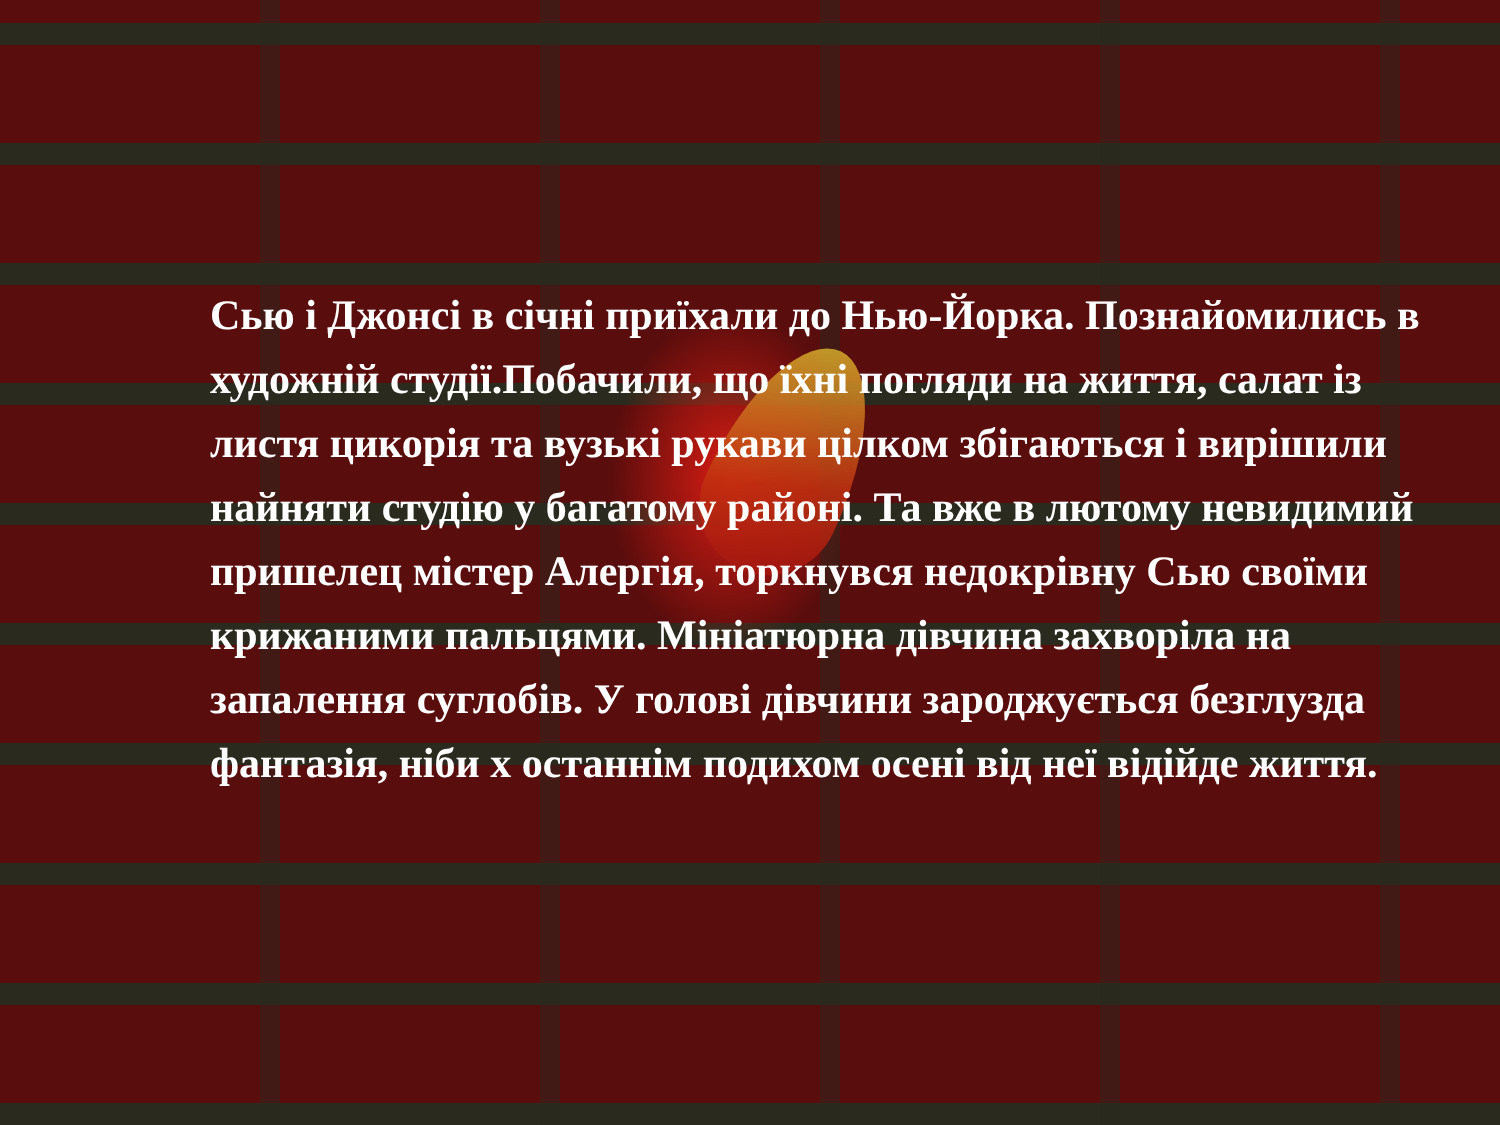Сью і Джонсі в січні приїхали до Нью-Йорка. Познайомились в художній студії.Побачили, що їхні погляди на життя, салат із листя цикорія та вузькі рукави цілком збігаються і вирішили найняти студію у багатому районі. Та вже в лютому невидимий пришелец містер Алергія, торкнувся недокрівну Сью своїми крижаними пальцями. Мініатюрна дівчина захворіла на запалення суглобів. У голові дівчини зароджується безглузда фантазія, ніби х останнім подихом осені від неї відійде життя.